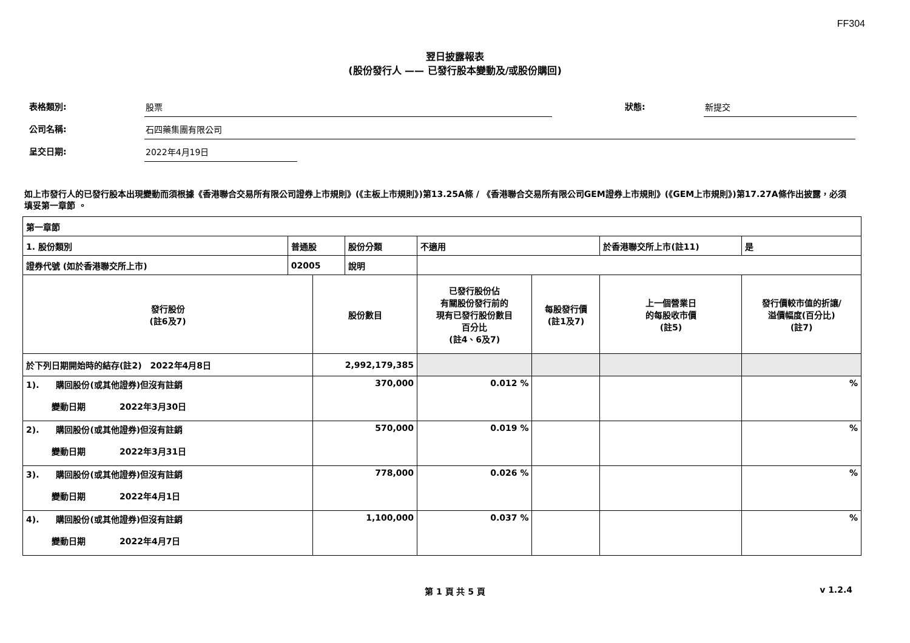FF304
翌日披露報表
(股份發行人 —— 已發行股本變動及/或股份購回)
表格類別:
股票
狀態:
新提交
公司名稱:
石四藥集團有限公司
呈交日期:
2022年4月19日
如上市發行人的已發行股本出現變動而須根據《香港聯合交易所有限公司證券上市規則》(《主板上市規則》)第13.25A條 / 《香港聯合交易所有限公司GEM證券上市規則》(《GEM上市規則》)第17.27A條作出披露，必須填妥第一章節 。
| 第一章節 | | | | | | | | |
| 1. 股份類別 | 普通股 | | 股份分類 | 不適用 | | 於香港聯交所上市(註11) | | 是 |
| 證券代號 (如於香港聯交所上市) | 02005 | | 說明 | | | | | |
| 發行股份 (註6及7) | | 股份數目 | | 已發行股份佔 有關股份發行前的 現有已發行股份數目 百分比 (註4、6及7) | 每股發行價 (註1及7) | 上一個營業日 的每股收市價 (註5) | 發行價較市值的折讓/ 溢價幅度(百分比) (註7) | |
| 於下列日期開始時的結存(註2) 2022年4月8日 | | 2,992,179,385 | | | | | | |
| 1). 購回股份(或其他證券)但沒有註銷 變動日期 2022年3月30日 | | 370,000 | | 0.012 % | | | % | |
| 2). 購回股份(或其他證券)但沒有註銷 變動日期 2022年3月31日 | | 570,000 | | 0.019 % | | | % | |
| 3). 購回股份(或其他證券)但沒有註銷 變動日期 2022年4月1日 | | 778,000 | | 0.026 % | | | % | |
| 4). 購回股份(或其他證券)但沒有註銷 變動日期 2022年4月7日 | | 1,100,000 | | 0.037 % | | | % | |
第 1 頁 共 5 頁 v 1.2.4